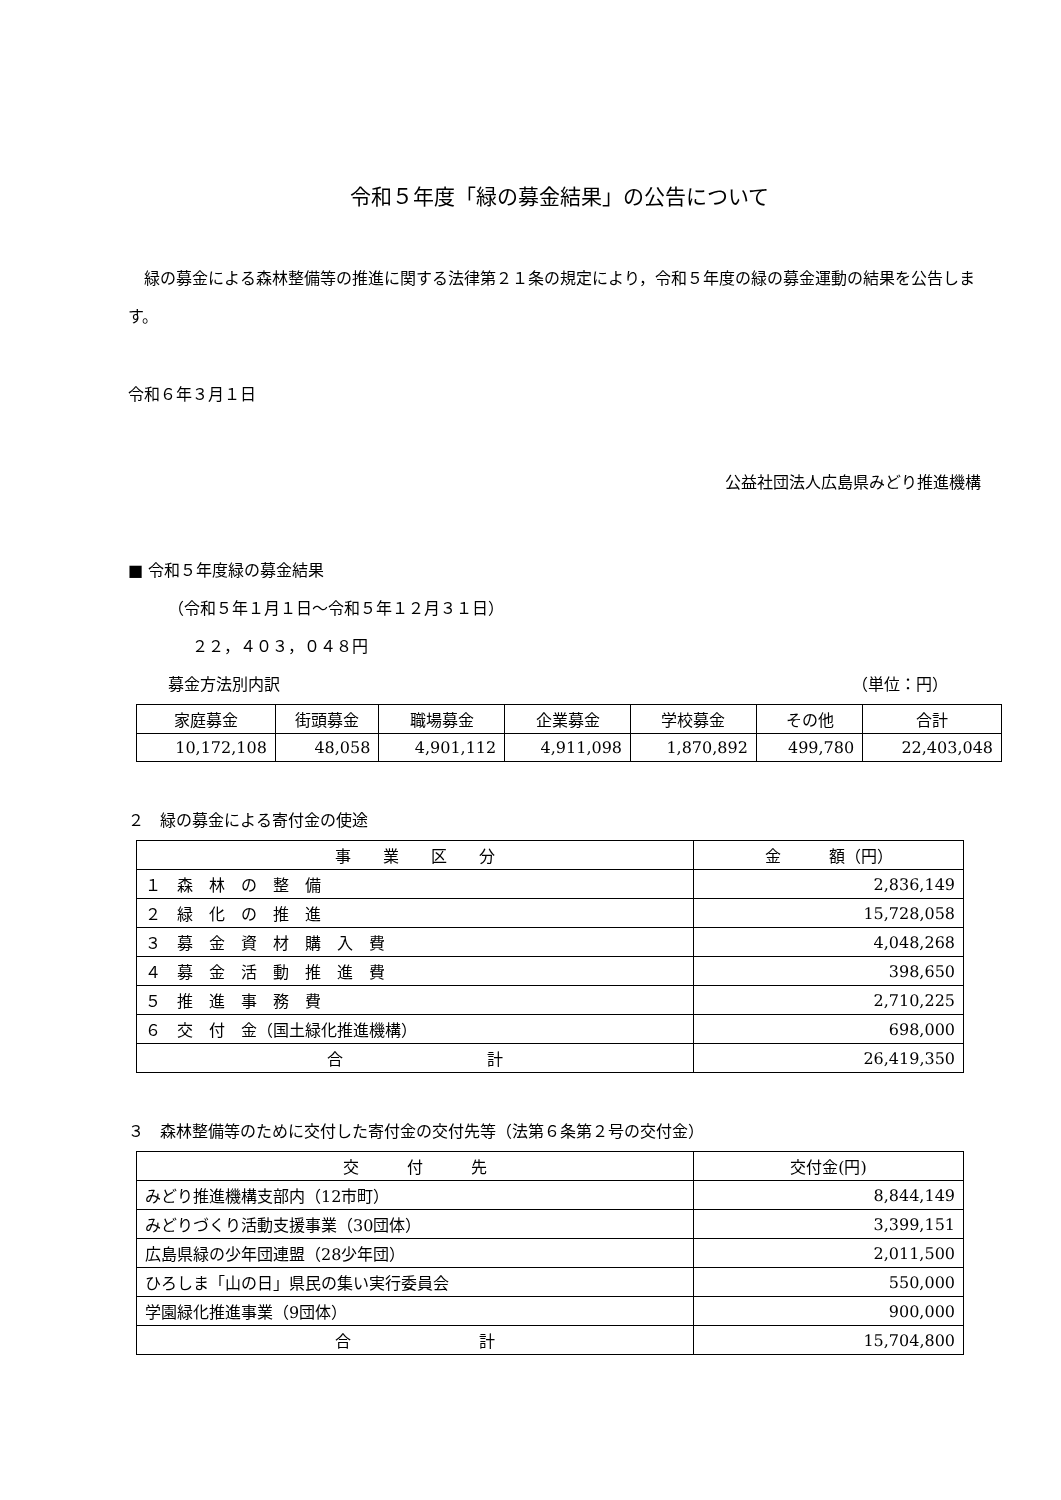令和５年度「緑の募金結果」の公告について
　緑の募金による森林整備等の推進に関する法律第２１条の規定により，令和５年度の緑の募金運動の結果を公告します。
令和６年３月１日
公益社団法人広島県みどり推進機構
■ 令和５年度緑の募金結果
（令和５年１月１日～令和５年１２月３１日）
２２，４０３，０４８円
募金方法別内訳 （単位：円）
| 家庭募金 | 街頭募金 | 職場募金 | 企業募金 | 学校募金 | その他 | 合計 |
| --- | --- | --- | --- | --- | --- | --- |
| 10,172,108 | 48,058 | 4,901,112 | 4,911,098 | 1,870,892 | 499,780 | 22,403,048 |
２　緑の募金による寄付金の使途
| 事 業 区 分 | 金 額（円） |
| --- | --- |
| １ 森 林 の 整 備 | 2,836,149 |
| ２ 緑 化 の 推 進 | 15,728,058 |
| ３ 募 金 資 材 購 入 費 | 4,048,268 |
| ４ 募 金 活 動 推 進 費 | 398,650 |
| ５ 推 進 事 務 費 | 2,710,225 |
| ６ 交 付 金（国土緑化推進機構） | 698,000 |
| 合 計 | 26,419,350 |
３　森林整備等のために交付した寄付金の交付先等（法第６条第２号の交付金）
| 交 付 先 | 交付金(円) |
| --- | --- |
| みどり推進機構支部内（12市町） | 8,844,149 |
| みどりづくり活動支援事業（30団体） | 3,399,151 |
| 広島県緑の少年団連盟（28少年団） | 2,011,500 |
| ひろしま「山の日」県民の集い実行委員会 | 550,000 |
| 学園緑化推進事業（9団体） | 900,000 |
| 合 計 | 15,704,800 |